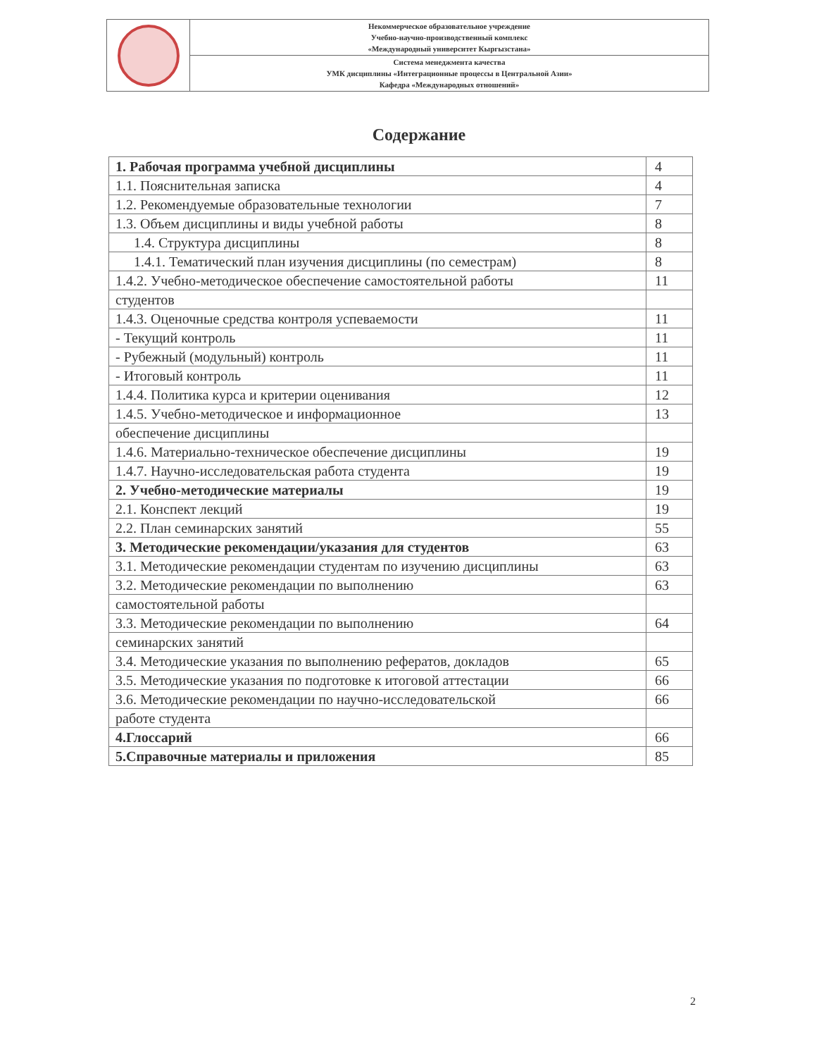| | Некоммерческое образовательное учреждение Учебно-научно-производственный комплекс «Международный университет Кыргызстана» |
| | Система менеджмента качества УМК дисциплины «Интеграционные процессы в Центральной Азии» Кафедра «Международных отношений» |
Содержание
| 1. Рабочая программа учебной дисциплины | 4 |
| 1.1. Пояснительная записка | 4 |
| 1.2. Рекомендуемые образовательные технологии | 7 |
| 1.3. Объем дисциплины и виды учебной работы | 8 |
| 1.4. Структура дисциплины | 8 |
| 1.4.1. Тематический план изучения дисциплины (по семестрам) | 8 |
| 1.4.2. Учебно-методическое обеспечение самостоятельной работы | 11 |
| студентов | |
| 1.4.3. Оценочные средства контроля успеваемости | 11 |
| - Текущий контроль | 11 |
| - Рубежный (модульный) контроль | 11 |
| - Итоговый контроль | 11 |
| 1.4.4. Политика курса и критерии оценивания | 12 |
| 1.4.5. Учебно-методическое и информационное | 13 |
| обеспечение дисциплины | |
| 1.4.6. Материально-техническое обеспечение дисциплины | 19 |
| 1.4.7. Научно-исследовательская работа студента | 19 |
| 2. Учебно-методические материалы | 19 |
| 2.1. Конспект лекций | 19 |
| 2.2. План семинарских занятий | 55 |
| 3. Методические рекомендации/указания для студентов | 63 |
| 3.1. Методические рекомендации студентам по изучению дисциплины | 63 |
| 3.2. Методические рекомендации по выполнению | 63 |
| самостоятельной работы | |
| 3.3. Методические рекомендации по выполнению | 64 |
| семинарских занятий | |
| 3.4. Методические указания по выполнению рефератов, докладов | 65 |
| 3.5. Методические указания по подготовке к итоговой аттестации | 66 |
| 3.6. Методические рекомендации по научно-исследовательской | 66 |
| работе студента | |
| 4.Глоссарий | 66 |
| 5.Справочные материалы и приложения | 85 |
2